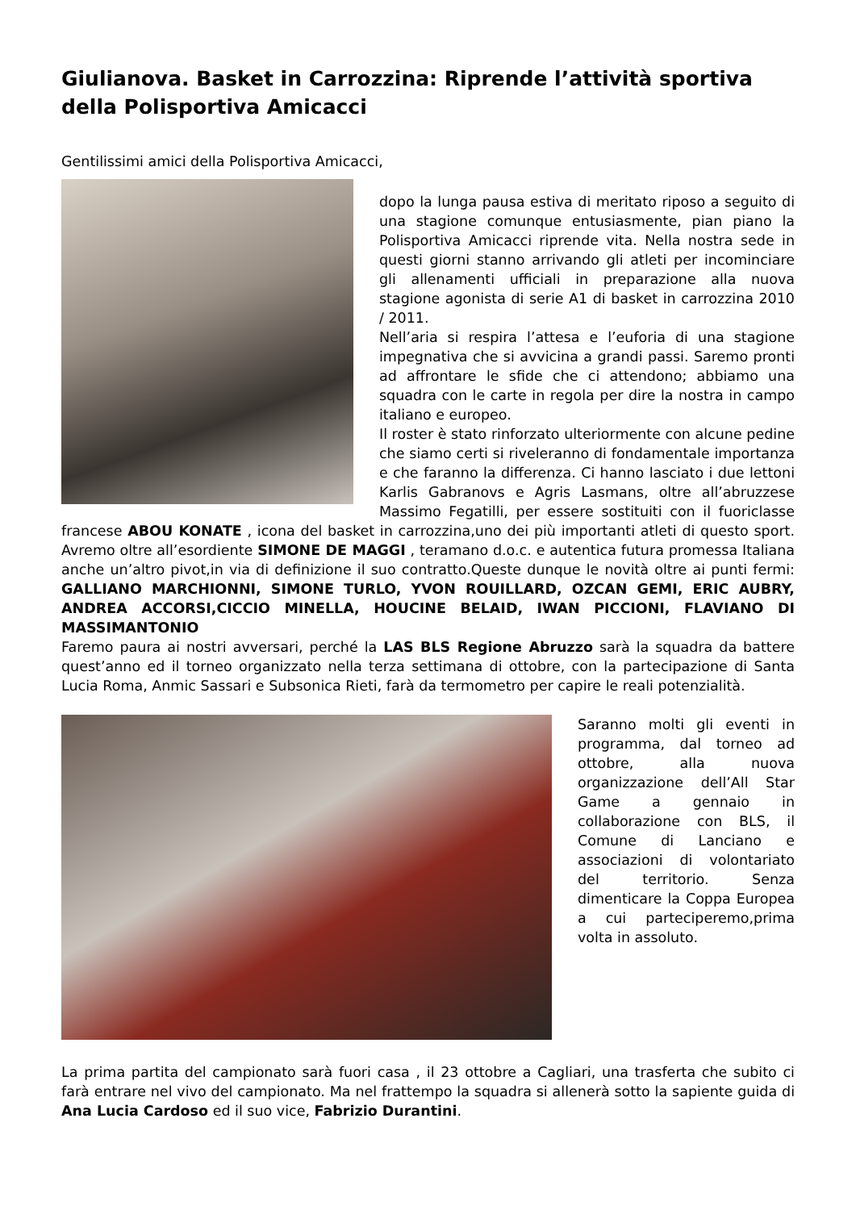Giulianova. Basket in Carrozzina: Riprende l’attività sportiva della Polisportiva Amicacci
Gentilissimi amici della Polisportiva Amicacci,
dopo la lunga pausa estiva di meritato riposo a seguito di una stagione comunque entusiasmente, pian piano la Polisportiva Amicacci riprende vita. Nella nostra sede in questi giorni stanno arrivando gli atleti per incominciare gli allenamenti ufficiali in preparazione alla nuova stagione agonista di serie A1 di basket in carrozzina 2010 / 2011.
Nell’aria si respira l’attesa e l’euforia di una stagione impegnativa che si avvicina a grandi passi. Saremo pronti ad affrontare le sfide che ci attendono; abbiamo una squadra con le carte in regola per dire la nostra in campo italiano e europeo.
Il roster è stato rinforzato ulteriormente con alcune pedine che siamo certi si riveleranno di fondamentale importanza e che faranno la differenza. Ci hanno lasciato i due lettoni Karlis Gabranovs e Agris Lasmans, oltre all’abruzzese Massimo Fegatilli, per essere sostituiti con il fuoriclasse francese ABOU KONATE , icona del basket in carrozzina,uno dei più importanti atleti di questo sport. Avremo oltre all’esordiente SIMONE DE MAGGI , teramano d.o.c. e autentica futura promessa Italiana anche un’altro pivot,in via di definizione il suo contratto.Queste dunque le novità oltre ai punti fermi: GALLIANO MARCHIONNI, SIMONE TURLO, YVON ROUILLARD, OZCAN GEMI, ERIC AUBRY, ANDREA ACCORSI,CICCIO MINELLA, HOUCINE BELAID, IWAN PICCIONI, FLAVIANO DI MASSIMANTONIO
Faremo paura ai nostri avversari, perché la LAS BLS Regione Abruzzo sarà la squadra da battere quest’anno ed il torneo organizzato nella terza settimana di ottobre, con la partecipazione di Santa Lucia Roma, Anmic Sassari e Subsonica Rieti, farà da termometro per capire le reali potenzialità.
Saranno molti gli eventi in programma, dal torneo ad ottobre, alla nuova organizzazione dell’All Star Game a gennaio in collaborazione con BLS, il Comune di Lanciano e associazioni di volontariato del territorio. Senza dimenticare la Coppa Europea a cui parteciperemo,prima volta in assoluto.
La prima partita del campionato sarà fuori casa , il 23 ottobre a Cagliari, una trasferta che subito ci farà entrare nel vivo del campionato. Ma nel frattempo la squadra si allenerà sotto la sapiente guida di Ana Lucia Cardoso ed il suo vice, Fabrizio Durantini.